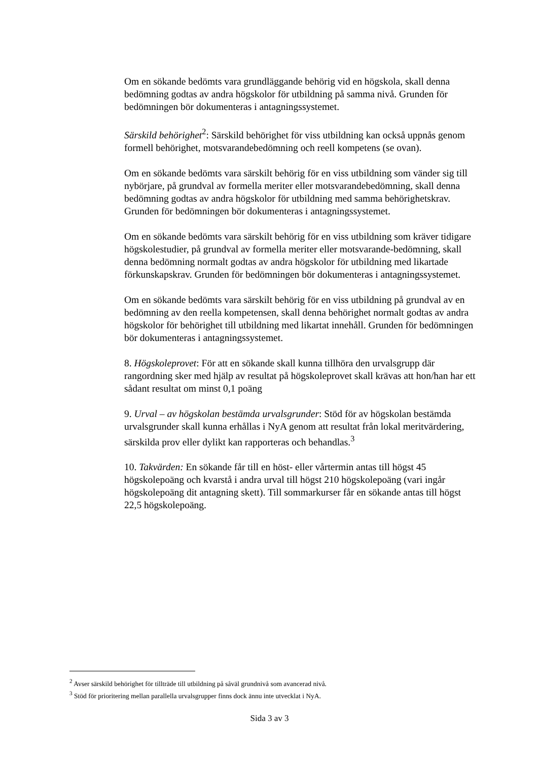Om en sökande bedömts vara grundläggande behörig vid en högskola, skall denna bedömning godtas av andra högskolor för utbildning på samma nivå. Grunden för bedömningen bör dokumenteras i antagningssystemet.
Särskild behörighet<sup>2</sup>: Särskild behörighet för viss utbildning kan också uppnås genom formell behörighet, motsvarandebedömning och reell kompetens (se ovan).
Om en sökande bedömts vara särskilt behörig för en viss utbildning som vänder sig till nybörjare, på grundval av formella meriter eller motsvarandebedömning, skall denna bedömning godtas av andra högskolor för utbildning med samma behörighetskrav. Grunden för bedömningen bör dokumenteras i antagningssystemet.
Om en sökande bedömts vara särskilt behörig för en viss utbildning som kräver tidigare högskolestudier, på grundval av formella meriter eller motsvarande-bedömning, skall denna bedömning normalt godtas av andra högskolor för utbildning med likartade förkunskapskrav. Grunden för bedömningen bör dokumenteras i antagningssystemet.
Om en sökande bedömts vara särskilt behörig för en viss utbildning på grundval av en bedömning av den reella kompetensen, skall denna behörighet normalt godtas av andra högskolor för behörighet till utbildning med likartat innehåll. Grunden för bedömningen bör dokumenteras i antagningssystemet.
8. Högskoleprovet: För att en sökande skall kunna tillhöra den urvalsgrupp där rangordning sker med hjälp av resultat på högskoleprovet skall krävas att hon/han har ett sådant resultat om minst 0,1 poäng
9. Urval – av högskolan bestämda urvalsgrunder: Stöd för av högskolan bestämda urvalsgrunder skall kunna erhållas i NyA genom att resultat från lokal meritvärdering, särskilda prov eller dylikt kan rapporteras och behandlas.<sup>3</sup>
10. Takvärden: En sökande får till en höst- eller vårtermin antas till högst 45 högskolepoäng och kvarstå i andra urval till högst 210 högskolepoäng (vari ingår högskolepoäng dit antagning skett). Till sommarkurser får en sökande antas till högst 22,5 högskolepoäng.
<sup>2</sup> Avser särskild behörighet för tillträde till utbildning på såväl grundnivå som avancerad nivå.
<sup>3</sup> Stöd för prioritering mellan parallella urvalsgrupper finns dock ännu inte utvecklat i NyA.
Sida 3 av 3